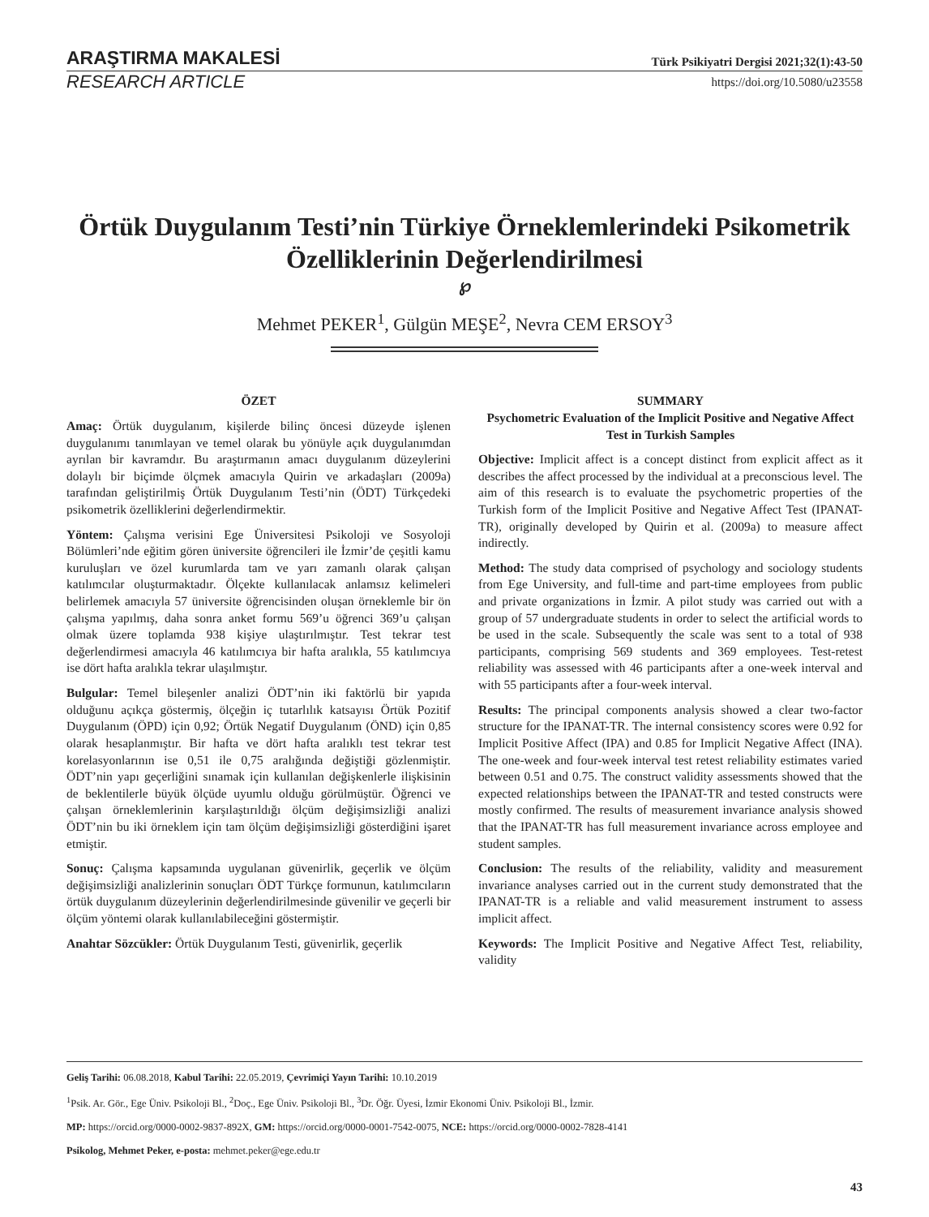ARAŞTIRMA MAKALESİ Türk Psikiyatri Dergisi 2021;32(1):43-50
RESEARCH ARTICLE https://doi.org/10.5080/u23558
Örtük Duygulanım Testi’nin Türkiye Örneklemlerindeki Psikometrik Özelliklerinin Değerlendirilmesi
℘
Mehmet PEKER<sup>1</sup>, Gülgün MEŞE<sup>2</sup>, Nevra CEM ERSOY<sup>3</sup>
ÖZET
Amaç: Örtük duygulanım, kişilerde bilinç öncesi düzeyde işlenen duygulanımı tanımlayan ve temel olarak bu yönüyle açık duygulanımdan ayrılan bir kavramdır. Bu araştırmanın amacı duygulanım düzeylerini dolaylı bir biçimde ölçmek amacıyla Quirin ve arkadaşları (2009a) tarafından geliştirilmiş Örtük Duygulanım Testi’nin (ÖDT) Türkçedeki psikometrik özelliklerini değerlendirmektir.
Yöntem: Çalışma verisini Ege Üniversitesi Psikoloji ve Sosyoloji Bölümleri’nde eğitim gören üniversite öğrencileri ile İzmir’de çeşitli kamu kuruluşları ve özel kurumlarda tam ve yarı zamanlı olarak çalışan katılımcılar oluşturmaktadır. Ölçekte kullanılacak anlamsız kelimeleri belirlemek amacıyla 57 üniversite öğrencisinden oluşan örneklemle bir ön çalışma yapılmış, daha sonra anket formu 569’u öğrenci 369’u çalışan olmak üzere toplamda 938 kişiye ulaştırılmıştır. Test tekrar test değerlendirmesi amacıyla 46 katılımcıya bir hafta aralıkla, 55 katılımcıya ise dört hafta aralıkla tekrar ulaşılmıştır.
Bulgular: Temel bileşenler analizi ÖDT’nin iki faktörlü bir yapıda olduğunu açıkça göstermiş, ölçeğin iç tutarlılık katsayısı Örtük Pozitif Duygulanım (ÖPD) için 0,92; Örtük Negatif Duygulanım (ÖND) için 0,85 olarak hesaplanmıştır. Bir hafta ve dört hafta aralıklı test tekrar test korelasyonlarının ise 0,51 ile 0,75 aralığında değiştiği gözlenmiştir. ÖDT’nin yapı geçerliğini sınamak için kullanılan değişkenlerle ilişkisinin de beklentilerle büyük ölçüde uyumlu olduğu görülmüştür. Öğrenci ve çalışan örneklemlerinin karşılaştırıldığı ölçüm değişimsizliği analizi ÖDT’nin bu iki örneklem için tam ölçüm değişimsizliği gösterdiğini işaret etmiştir.
Sonuç: Çalışma kapsamında uygulanan güvenirlik, geçerlik ve ölçüm değişimsizliği analizlerinin sonuçları ÖDT Türkçe formunun, katılımcıların örtük duygulanım düzeylerinin değerlendirilmesinde güvenilir ve geçerli bir ölçüm yöntemi olarak kullanılabileceğini göstermiştir.
Anahtar Sözcükler: Örtük Duygulanım Testi, güvenirlik, geçerlik
SUMMARY
Psychometric Evaluation of the Implicit Positive and Negative Affect Test in Turkish Samples
Objective: Implicit affect is a concept distinct from explicit affect as it describes the affect processed by the individual at a preconscious level. The aim of this research is to evaluate the psychometric properties of the Turkish form of the Implicit Positive and Negative Affect Test (IPANAT-TR), originally developed by Quirin et al. (2009a) to measure affect indirectly.
Method: The study data comprised of psychology and sociology students from Ege University, and full-time and part-time employees from public and private organizations in İzmir. A pilot study was carried out with a group of 57 undergraduate students in order to select the artificial words to be used in the scale. Subsequently the scale was sent to a total of 938 participants, comprising 569 students and 369 employees. Test-retest reliability was assessed with 46 participants after a one-week interval and with 55 participants after a four-week interval.
Results: The principal components analysis showed a clear two-factor structure for the IPANAT-TR. The internal consistency scores were 0.92 for Implicit Positive Affect (IPA) and 0.85 for Implicit Negative Affect (INA). The one-week and four-week interval test retest reliability estimates varied between 0.51 and 0.75. The construct validity assessments showed that the expected relationships between the IPANAT-TR and tested constructs were mostly confirmed. The results of measurement invariance analysis showed that the IPANAT-TR has full measurement invariance across employee and student samples.
Conclusion: The results of the reliability, validity and measurement invariance analyses carried out in the current study demonstrated that the IPANAT-TR is a reliable and valid measurement instrument to assess implicit affect.
Keywords: The Implicit Positive and Negative Affect Test, reliability, validity
Geliş Tarihi: 06.08.2018, Kabul Tarihi: 22.05.2019, Çevrimiçi Yayın Tarihi: 10.10.2019
<sup>1</sup> Psik. Ar. Gör., Ege Üniv. Psikoloji Bl., <sup>2</sup>Doç., Ege Üniv. Psikoloji Bl., <sup>3</sup>Dr. Öğr. Üyesi, İzmir Ekonomi Üniv. Psikoloji Bl., İzmir.
MP: https://orcid.org/0000-0002-9837-892X, GM: https://orcid.org/0000-0001-7542-0075, NCE: https://orcid.org/0000-0002-7828-4141
Psikolog, Mehmet Peker, e-posta: mehmet.peker@ege.edu.tr
43